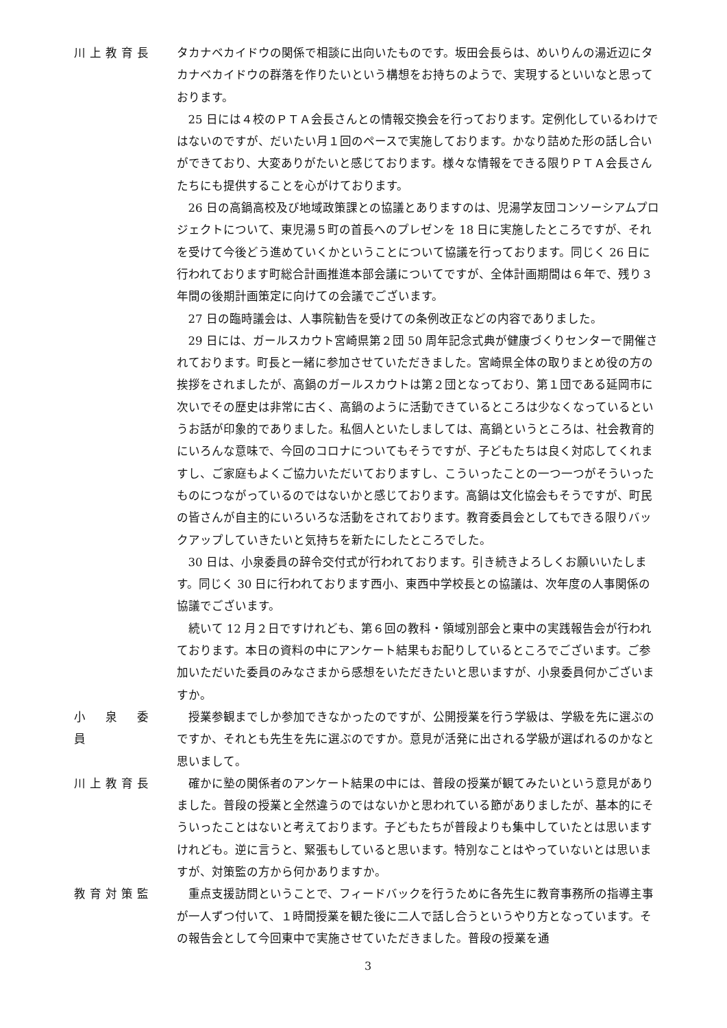川上教育長 タカナベカイドウの関係で相談に出向いたものです。坂田会長らは、めいりんの湯近辺にタカナベカイドウの群落を作りたいという構想をお持ちのようで、実現するといいなと思っております。
25 日には４校のＰＴＡ会長さんとの情報交換会を行っております。定例化しているわけではないのですが、だいたい月１回のペースで実施しております。かなり詰めた形の話し合いができており、大変ありがたいと感じております。様々な情報をできる限りＰＴＡ会長さんたちにも提供することを心がけております。
26 日の高鍋高校及び地域政策課との協議とありますのは、児湯学友団コンソーシアムプロジェクトについて、東児湯５町の首長へのプレゼンを 18 日に実施したところですが、それを受けて今後どう進めていくかということについて協議を行っております。同じく 26 日に行われております町総合計画推進本部会議についてですが、全体計画期間は６年で、残り３年間の後期計画策定に向けての会議でございます。
27 日の臨時議会は、人事院勧告を受けての条例改正などの内容でありました。
29 日には、ガールスカウト宮崎県第２団 50 周年記念式典が健康づくりセンターで開催されております。町長と一緒に参加させていただきました。宮崎県全体の取りまとめ役の方の挨拶をされましたが、高鍋のガールスカウトは第２団となっており、第１団である延岡市に次いでその歴史は非常に古く、高鍋のように活動できているところは少なくなっているというお話が印象的でありました。私個人といたしましては、高鍋というところは、社会教育的にいろんな意味で、今回のコロナについてもそうですが、子どもたちは良く対応してくれますし、ご家庭もよくご協力いただいておりますし、こういったことの一つ一つがそういったものにつながっているのではないかと感じております。高鍋は文化協会もそうですが、町民の皆さんが自主的にいろいろな活動をされております。教育委員会としてもできる限りバックアップしていきたいと気持ちを新たにしたところでした。
30 日は、小泉委員の辞令交付式が行われております。引き続きよろしくお願いいたします。同じく 30 日に行われております西小、東西中学校長との協議は、次年度の人事関係の協議でございます。
続いて 12 月２日ですけれども、第６回の教科・領域別部会と東中の実践報告会が行われております。本日の資料の中にアンケート結果もお配りしているところでございます。ご参加いただいた委員のみなさまから感想をいただきたいと思いますが、小泉委員何かございますか。
小　泉　委　員
授業参観までしか参加できなかったのですが、公開授業を行う学級は、学級を先に選ぶのですか、それとも先生を先に選ぶのですか。意見が活発に出される学級が選ばれるのかなと思いまして。
川上教育長 確かに塾の関係者のアンケート結果の中には、普段の授業が観てみたいという意見がありました。普段の授業と全然違うのではないかと思われている節がありましたが、基本的にそういったことはないと考えております。子どもたちが普段よりも集中していたとは思いますけれども。逆に言うと、緊張もしていると思います。特別なことはやっていないとは思いますが、対策監の方から何かありますか。
教育対策監 重点支援訪問ということで、フィードバックを行うために各先生に教育事務所の指導主事が一人ずつ付いて、１時間授業を観た後に二人で話し合うというやり方となっています。その報告会として今回東中で実施させていただきました。普段の授業を通
3